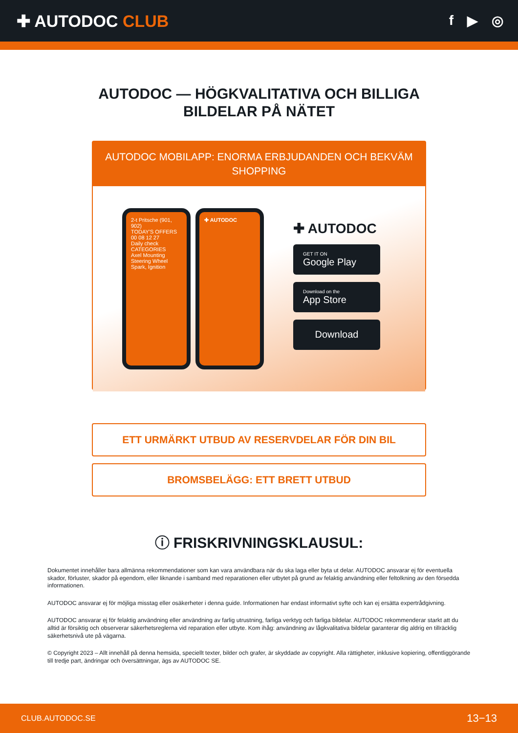✚ AUTODOC CLUB
f ▶ ◎
AUTODOC — HÖGKVALITATIVA OCH BILLIGA
BILDELAR PÅ NÄTET
AUTODOC MOBILAPP: ENORMA ERBJUDANDEN OCH BEKVÄM SHOPPING
2-t Pritsche (901, 902)
TODAY'S OFFERS
00 08 12 27
Daily check
CATEGORIES
Axel Mounting Steering Wheel
Spark, Ignition
✚ AUTODOC
✚ AUTODOC
GET IT ON
Google Play
Download on the
App Store
Download
ETT URMÄRKT UTBUD AV RESERVDELAR FÖR DIN BIL
BROMSBELÄGG: ETT BRETT UTBUD
ⓘ FRISKRIVNINGSKLAUSUL:
Dokumentet innehåller bara allmänna rekommendationer som kan vara användbara när du ska laga eller byta ut delar. AUTODOC ansvarar ej för eventuella skador, förluster, skador på egendom, eller liknande i samband med reparationen eller utbytet på grund av felaktig användning eller feltolkning av den försedda informationen.
AUTODOC ansvarar ej för möjliga misstag eller osäkerheter i denna guide. Informationen har endast informativt syfte och kan ej ersätta expertrådgivning.
AUTODOC ansvarar ej för felaktig användning eller användning av farlig utrustning, farliga verktyg och farliga bildelar. AUTODOC rekommenderar starkt att du alltid är försiktig och observerar säkerhetsreglerna vid reparation eller utbyte. Kom ihåg: användning av lågkvalitativa bildelar garanterar dig aldrig en tillräcklig säkerhetsnivå ute på vägarna.
© Copyright 2023 – Allt innehåll på denna hemsida, speciellt texter, bilder och grafer, är skyddade av copyright. Alla rättigheter, inklusive kopiering, offentliggörande till tredje part, ändringar och översättningar, ägs av AUTODOC SE.
CLUB.AUTODOC.SE 13−13